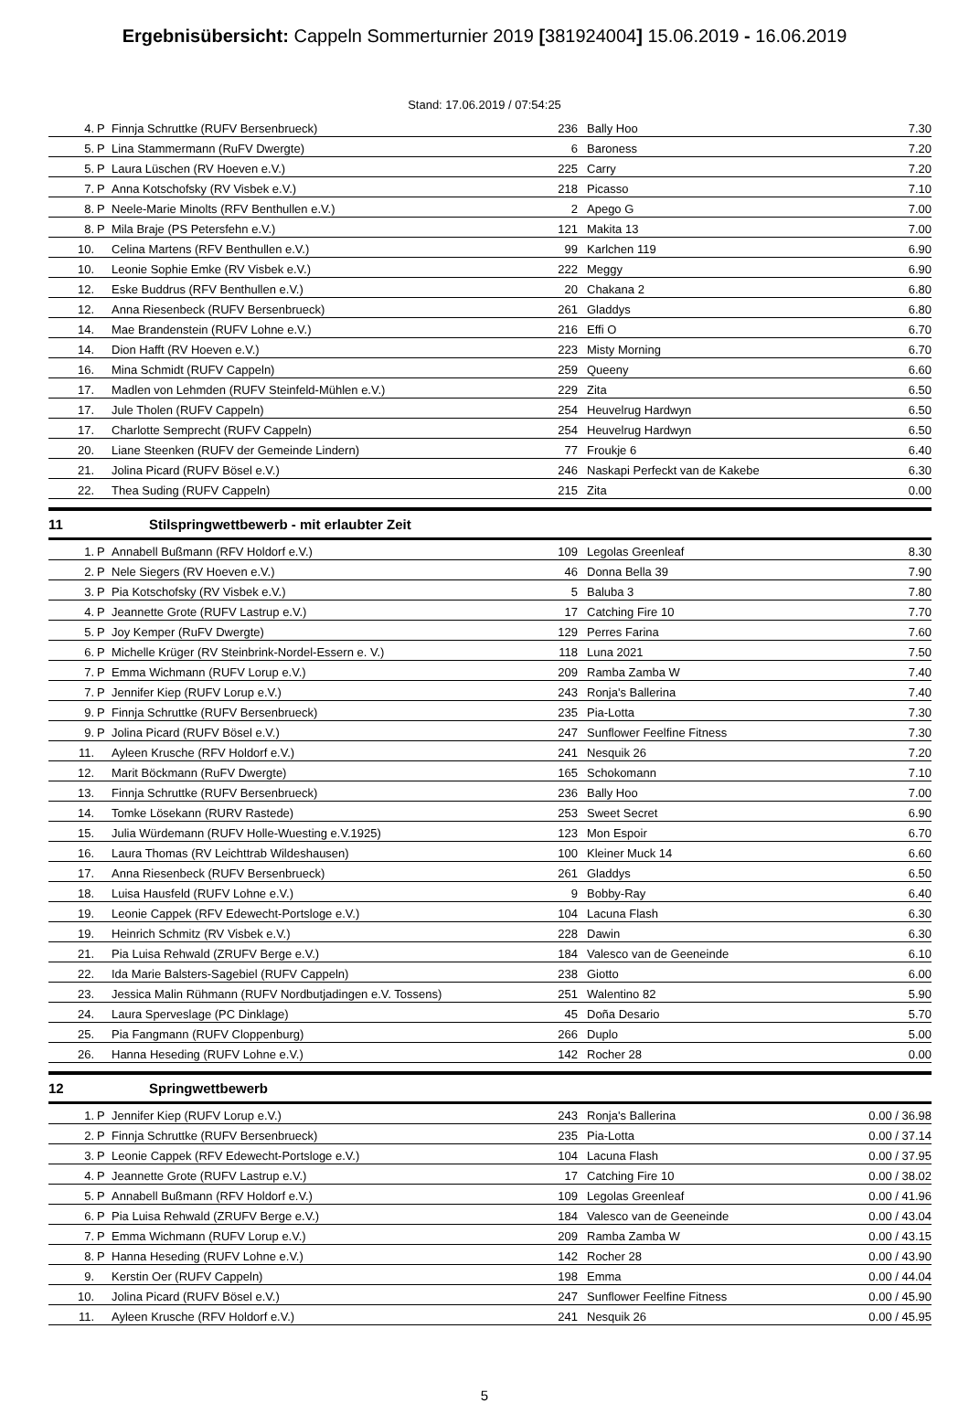Ergebnisübersicht: Cappeln Sommerturnier 2019 [381924004] 15.06.2019 - 16.06.2019
Stand: 17.06.2019 / 07:54:25
| 4. | P | Finnja Schruttke (RUFV Bersenbrueck) | 236 | Bally Hoo | 7.30 |
| 5. | P | Lina Stammermann (RuFV Dwergte) | 6 | Baroness | 7.20 |
| 5. | P | Laura Lüschen (RV Hoeven e.V.) | 225 | Carry | 7.20 |
| 7. | P | Anna Kotschofsky (RV Visbek e.V.) | 218 | Picasso | 7.10 |
| 8. | P | Neele-Marie Minolts (RFV Benthullen e.V.) | 2 | Apego G | 7.00 |
| 8. | P | Mila Braje (PS Petersfehn e.V.) | 121 | Makita 13 | 7.00 |
| 10. | | Celina Martens (RFV Benthullen e.V.) | 99 | Karlchen 119 | 6.90 |
| 10. | | Leonie Sophie Emke (RV Visbek e.V.) | 222 | Meggy | 6.90 |
| 12. | | Eske Buddrus (RFV Benthullen e.V.) | 20 | Chakana 2 | 6.80 |
| 12. | | Anna Riesenbeck (RUFV Bersenbrueck) | 261 | Gladdys | 6.80 |
| 14. | | Mae Brandenstein (RUFV Lohne e.V.) | 216 | Effi O | 6.70 |
| 14. | | Dion Hafft (RV Hoeven e.V.) | 223 | Misty Morning | 6.70 |
| 16. | | Mina Schmidt (RUFV Cappeln) | 259 | Queeny | 6.60 |
| 17. | | Madlen von Lehmden (RUFV Steinfeld-Mühlen e.V.) | 229 | Zita | 6.50 |
| 17. | | Jule Tholen (RUFV Cappeln) | 254 | Heuvelrug Hardwyn | 6.50 |
| 17. | | Charlotte Semprecht (RUFV Cappeln) | 254 | Heuvelrug Hardwyn | 6.50 |
| 20. | | Liane Steenken (RUFV der Gemeinde Lindern) | 77 | Froukje 6 | 6.40 |
| 21. | | Jolina Picard (RUFV Bösel e.V.) | 246 | Naskapi Perfeckt van de Kakebe | 6.30 |
| 22. | | Thea Suding (RUFV Cappeln) | 215 | Zita | 0.00 |
11 Stilspringwettbewerb - mit erlaubter Zeit
| 1. | P | Annabell Bußmann (RFV Holdorf e.V.) | 109 | Legolas Greenleaf | 8.30 |
| 2. | P | Nele Siegers (RV Hoeven e.V.) | 46 | Donna Bella 39 | 7.90 |
| 3. | P | Pia Kotschofsky (RV Visbek e.V.) | 5 | Baluba 3 | 7.80 |
| 4. | P | Jeannette Grote (RUFV Lastrup e.V.) | 17 | Catching Fire 10 | 7.70 |
| 5. | P | Joy Kemper (RuFV Dwergte) | 129 | Perres Farina | 7.60 |
| 6. | P | Michelle Krüger (RV Steinbrink-Nordel-Essern e. V.) | 118 | Luna 2021 | 7.50 |
| 7. | P | Emma Wichmann (RUFV Lorup e.V.) | 209 | Ramba Zamba W | 7.40 |
| 7. | P | Jennifer Kiep (RUFV Lorup e.V.) | 243 | Ronja's Ballerina | 7.40 |
| 9. | P | Finnja Schruttke (RUFV Bersenbrueck) | 235 | Pia-Lotta | 7.30 |
| 9. | P | Jolina Picard (RUFV Bösel e.V.) | 247 | Sunflower Feelfine Fitness | 7.30 |
| 11. | | Ayleen Krusche (RFV Holdorf e.V.) | 241 | Nesquik 26 | 7.20 |
| 12. | | Marit Böckmann (RuFV Dwergte) | 165 | Schokomann | 7.10 |
| 13. | | Finnja Schruttke (RUFV Bersenbrueck) | 236 | Bally Hoo | 7.00 |
| 14. | | Tomke Lösekann (RURV Rastede) | 253 | Sweet Secret | 6.90 |
| 15. | | Julia Würdemann (RUFV Holle-Wuesting e.V.1925) | 123 | Mon Espoir | 6.70 |
| 16. | | Laura Thomas (RV Leichttrab Wildeshausen) | 100 | Kleiner Muck 14 | 6.60 |
| 17. | | Anna Riesenbeck (RUFV Bersenbrueck) | 261 | Gladdys | 6.50 |
| 18. | | Luisa Hausfeld (RUFV Lohne e.V.) | 9 | Bobby-Ray | 6.40 |
| 19. | | Leonie Cappek (RFV Edewecht-Portsloge e.V.) | 104 | Lacuna Flash | 6.30 |
| 19. | | Heinrich Schmitz (RV Visbek e.V.) | 228 | Dawin | 6.30 |
| 21. | | Pia Luisa Rehwald (ZRUFV Berge e.V.) | 184 | Valesco van de Geeneinde | 6.10 |
| 22. | | Ida Marie Balsters-Sagebiel (RUFV Cappeln) | 238 | Giotto | 6.00 |
| 23. | | Jessica Malin Rühmann (RUFV Nordbutjadingen e.V. Tossens) | 251 | Walentino 82 | 5.90 |
| 24. | | Laura Sperveslage (PC Dinklage) | 45 | Doña Desario | 5.70 |
| 25. | | Pia Fangmann (RUFV Cloppenburg) | 266 | Duplo | 5.00 |
| 26. | | Hanna Heseding (RUFV Lohne e.V.) | 142 | Rocher 28 | 0.00 |
12 Springwettbewerb
| 1. | P | Jennifer Kiep (RUFV Lorup e.V.) | 243 | Ronja's Ballerina | 0.00 / 36.98 |
| 2. | P | Finnja Schruttke (RUFV Bersenbrueck) | 235 | Pia-Lotta | 0.00 / 37.14 |
| 3. | P | Leonie Cappek (RFV Edewecht-Portsloge e.V.) | 104 | Lacuna Flash | 0.00 / 37.95 |
| 4. | P | Jeannette Grote (RUFV Lastrup e.V.) | 17 | Catching Fire 10 | 0.00 / 38.02 |
| 5. | P | Annabell Bußmann (RFV Holdorf e.V.) | 109 | Legolas Greenleaf | 0.00 / 41.96 |
| 6. | P | Pia Luisa Rehwald (ZRUFV Berge e.V.) | 184 | Valesco van de Geeneinde | 0.00 / 43.04 |
| 7. | P | Emma Wichmann (RUFV Lorup e.V.) | 209 | Ramba Zamba W | 0.00 / 43.15 |
| 8. | P | Hanna Heseding (RUFV Lohne e.V.) | 142 | Rocher 28 | 0.00 / 43.90 |
| 9. | | Kerstin Oer (RUFV Cappeln) | 198 | Emma | 0.00 / 44.04 |
| 10. | | Jolina Picard (RUFV Bösel e.V.) | 247 | Sunflower Feelfine Fitness | 0.00 / 45.90 |
| 11. | | Ayleen Krusche (RFV Holdorf e.V.) | 241 | Nesquik 26 | 0.00 / 45.95 |
5